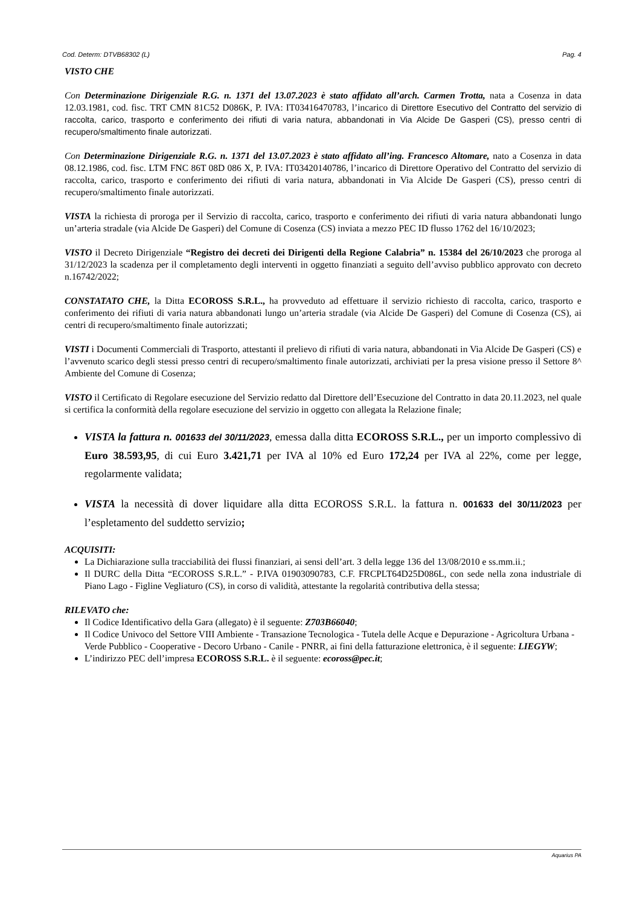Cod. Determ: DTVB68302 (L) Pag. 4
VISTO CHE
Con Determinazione Dirigenziale R.G. n. 1371 del 13.07.2023 è stato affidato all’arch. Carmen Trotta, nata a Cosenza in data 12.03.1981, cod. fisc. TRT CMN 81C52 D086K, P. IVA: IT03416470783, l’incarico di Direttore Esecutivo del Contratto del servizio di raccolta, carico, trasporto e conferimento dei rifiuti di varia natura, abbandonati in Via Alcide De Gasperi (CS), presso centri di recupero/smaltimento finale autorizzati.
Con Determinazione Dirigenziale R.G. n. 1371 del 13.07.2023 è stato affidato all’ing. Francesco Altomare, nato a Cosenza in data 08.12.1986, cod. fisc. LTM FNC 86T 08D 086 X, P. IVA: IT03420140786, l’incarico di Direttore Operativo del Contratto del servizio di raccolta, carico, trasporto e conferimento dei rifiuti di varia natura, abbandonati in Via Alcide De Gasperi (CS), presso centri di recupero/smaltimento finale autorizzati.
VISTA la richiesta di proroga per il Servizio di raccolta, carico, trasporto e conferimento dei rifiuti di varia natura abbandonati lungo un’arteria stradale (via Alcide De Gasperi) del Comune di Cosenza (CS) inviata a mezzo PEC ID flusso 1762 del 16/10/2023;
VISTO il Decreto Dirigenziale “Registro dei decreti dei Dirigenti della Regione Calabria” n. 15384 del 26/10/2023 che proroga al 31/12/2023 la scadenza per il completamento degli interventi in oggetto finanziati a seguito dell’avviso pubblico approvato con decreto n.16742/2022;
CONSTATATO CHE, la Ditta ECOROSS S.R.L., ha provveduto ad effettuare il servizio richiesto di raccolta, carico, trasporto e conferimento dei rifiuti di varia natura abbandonati lungo un’arteria stradale (via Alcide De Gasperi) del Comune di Cosenza (CS), ai centri di recupero/smaltimento finale autorizzati;
VISTI i Documenti Commerciali di Trasporto, attestanti il prelievo di rifiuti di varia natura, abbandonati in Via Alcide De Gasperi (CS) e l’avvenuto scarico degli stessi presso centri di recupero/smaltimento finale autorizzati, archiviati per la presa visione presso il Settore 8^ Ambiente del Comune di Cosenza;
VISTO il Certificato di Regolare esecuzione del Servizio redatto dal Direttore dell’Esecuzione del Contratto in data 20.11.2023, nel quale si certifica la conformità della regolare esecuzione del servizio in oggetto con allegata la Relazione finale;
VISTA la fattura n. 001633 del 30/11/2023, emessa dalla ditta ECOROSS S.R.L., per un importo complessivo di Euro 38.593,95, di cui Euro 3.421,71 per IVA al 10% ed Euro 172,24 per IVA al 22%, come per legge, regolarmente validata;
VISTA la necessità di dover liquidare alla ditta ECOROSS S.R.L. la fattura n. 001633 del 30/11/2023 per l’espletamento del suddetto servizio;
ACQUISITI:
La Dichiarazione sulla tracciabilità dei flussi finanziari, ai sensi dell’art. 3 della legge 136 del 13/08/2010 e ss.mm.ii.;
Il DURC della Ditta “ECOROSS S.R.L.” - P.IVA 01903090783, C.F. FRCPLT64D25D086L, con sede nella zona industriale di Piano Lago - Figline Vegliaturo (CS), in corso di validità, attestante la regolarità contributiva della stessa;
RILEVATO che:
Il Codice Identificativo della Gara (allegato) è il seguente: Z703B66040;
Il Codice Univoco del Settore VIII Ambiente - Transazione Tecnologica - Tutela delle Acque e Depurazione - Agricoltura Urbana - Verde Pubblico - Cooperative - Decoro Urbano - Canile - PNRR, ai fini della fatturazione elettronica, è il seguente: LIEGYW;
L’indirizzo PEC dell’impresa ECOROSS S.R.L. è il seguente: ecoross@pec.it;
Aquarius PA